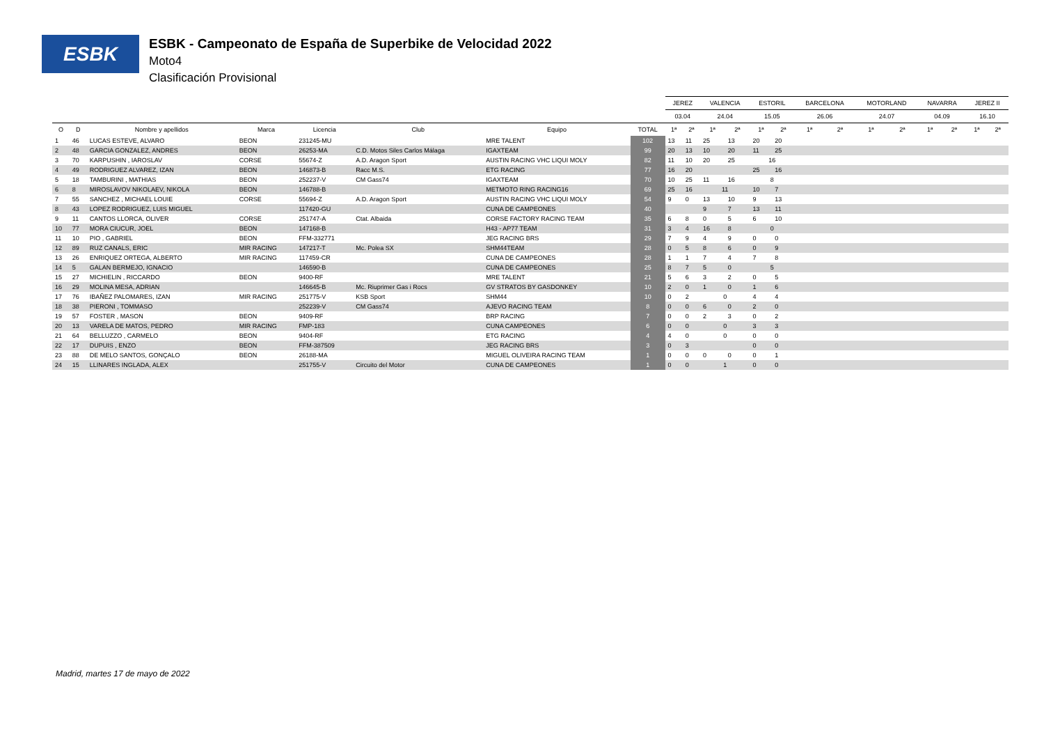ESBK
ESBK - Campeonato de España de Superbike de Velocidad 2022
Moto4
Clasificación Provisional
| | | | | | | | | JEREZ | | VALENCIA | | ESTORIL | | BARCELONA | | MOTORLAND | | NAVARRA | | JEREZ II | |
| --- | --- | --- | --- | --- | --- | --- | --- | --- | --- | --- | --- | --- | --- | --- | --- | --- | --- | --- | --- | --- | --- |
| | | | | | | | | 03.04 | | 24.04 | | 15.05 | | 26.06 | | 24.07 | | 04.09 | | 16.10 | |
| O | D | Nombre y apellidos | Marca | Licencia | Club | Equipo | TOTAL | 1ª | 2ª | 1ª | 2ª | 1ª | 2ª | 1ª | 2ª | 1ª | 2ª | 1ª | 2ª | 1ª | 2ª |
| 1 | 46 | LUCAS ESTEVE, ALVARO | BEON | 231245-MU | | MRE TALENT | 102 | 13 | 11 | 25 | 13 | 20 | 20 | | | | | | | | |
| 2 | 48 | GARCIA GONZALEZ, ANDRES | BEON | 26253-MA | C.D. Motos Siles Carlos Málaga | IGAXTEAM | 99 | 20 | 13 | 10 | 20 | 11 | 25 | | | | | | | | |
| 3 | 70 | KARPUSHIN , IAROSLAV | CORSE | 55674-Z | A.D. Aragon Sport | AUSTIN RACING VHC LIQUI MOLY | 82 | 11 | 10 | 20 | 25 | 16 | | | | | | | | | |
| 4 | 49 | RODRIGUEZ ALVAREZ, IZAN | BEON | 146873-B | Racc M.S. | ETG RACING | 77 | 16 | 20 | | | 25 | 16 | | | | | | | | |
| 5 | 18 | TAMBURINI , MATHIAS | BEON | 252237-V | CM Gass74 | IGAXTEAM | 70 | 10 | 25 | 11 | 16 | 8 | | | | | | | | | |
| 6 | 8 | MIROSLAVOV NIKOLAEV, NIKOLA | BEON | 146788-B | | METMOTO RING RACING16 | 69 | 25 | 16 | 11 | | 10 | 7 | | | | | | | | |
| 7 | 55 | SANCHEZ , MICHAEL LOUIE | CORSE | 55694-Z | A.D. Aragon Sport | AUSTIN RACING VHC LIQUI MOLY | 54 | 9 | 0 | 13 | 10 | 9 | 13 | | | | | | | | |
| 8 | 43 | LOPEZ RODRIGUEZ, LUIS MIGUEL | | 117420-GU | | CUNA DE CAMPEONES | 40 | | | 9 | 7 | 13 | 11 | | | | | | | | |
| 9 | 11 | CANTOS LLORCA, OLIVER | CORSE | 251747-A | Ctat. Albaida | CORSE FACTORY RACING TEAM | 35 | 6 | 8 | 0 | 5 | 6 | 10 | | | | | | | | |
| 10 | 77 | MORA CIUCUR, JOEL | BEON | 147168-B | | H43 - AP77 TEAM | 31 | 3 | 4 | 16 | 8 | 0 | | | | | | | | | |
| 11 | 10 | PIO , GABRIEL | BEON | FFM-332771 | | JEG RACING BRS | 29 | 7 | 9 | 4 | 9 | 0 | 0 | | | | | | | | |
| 12 | 89 | RUZ CANALS, ERIC | MIR RACING | 147217-T | Mc. Polea SX | SHM44TEAM | 28 | 0 | 5 | 8 | 6 | 0 | 9 | | | | | | | | |
| 13 | 26 | ENRIQUEZ ORTEGA, ALBERTO | MIR RACING | 117459-CR | | CUNA DE CAMPEONES | 28 | 1 | 1 | 7 | 4 | 7 | 8 | | | | | | | | |
| 14 | 5 | GALAN BERMEJO, IGNACIO | | 146590-B | | CUNA DE CAMPEONES | 25 | 8 | 7 | 5 | 0 | 5 | | | | | | | | | |
| 15 | 27 | MICHIELIN , RICCARDO | BEON | 9400-RF | | MRE TALENT | 21 | 5 | 6 | 3 | 2 | 0 | 5 | | | | | | | | |
| 16 | 29 | MOLINA MESA, ADRIAN | | 146645-B | Mc. Riuprimer Gas i Rocs | GV STRATOS BY GASDONKEY | 10 | 2 | 0 | 1 | 0 | 1 | 6 | | | | | | | | |
| 17 | 76 | IBAÑEZ PALOMARES, IZAN | MIR RACING | 251775-V | KSB Sport | SHM44 | 10 | 0 | 2 | 0 | | 4 | 4 | | | | | | | | |
| 18 | 38 | PIERONI , TOMMASO | | 252239-V | CM Gass74 | AJEVO RACING TEAM | 8 | 0 | 0 | 6 | 0 | 2 | 0 | | | | | | | | |
| 19 | 57 | FOSTER , MASON | BEON | 9409-RF | | BRP RACING | 7 | 0 | 0 | 2 | 3 | 0 | 2 | | | | | | | | |
| 20 | 13 | VARELA DE MATOS, PEDRO | MIR RACING | FMP-183 | | CUNA CAMPEONES | 6 | 0 | 0 | 0 | | 3 | 3 | | | | | | | | |
| 21 | 64 | BELLUZZO , CARMELO | BEON | 9404-RF | | ETG RACING | 4 | 4 | 0 | 0 | | 0 | 0 | | | | | | | | |
| 22 | 17 | DUPUIS , ENZO | BEON | FFM-387509 | | JEG RACING BRS | 3 | 0 | 3 | | | 0 | 0 | | | | | | | | |
| 23 | 88 | DE MELO SANTOS, GONÇALO | BEON | 26188-MA | | MIGUEL OLIVEIRA RACING TEAM | 1 | 0 | 0 | 0 | 0 | 0 | 1 | | | | | | | | |
| 24 | 15 | LLINARES INGLADA, ALEX | | 251755-V | Circuito del Motor | CUNA DE CAMPEONES | 1 | 0 | 0 | 1 | | 0 | 0 | | | | | | | | |
Madrid, martes 17 de mayo de 2022